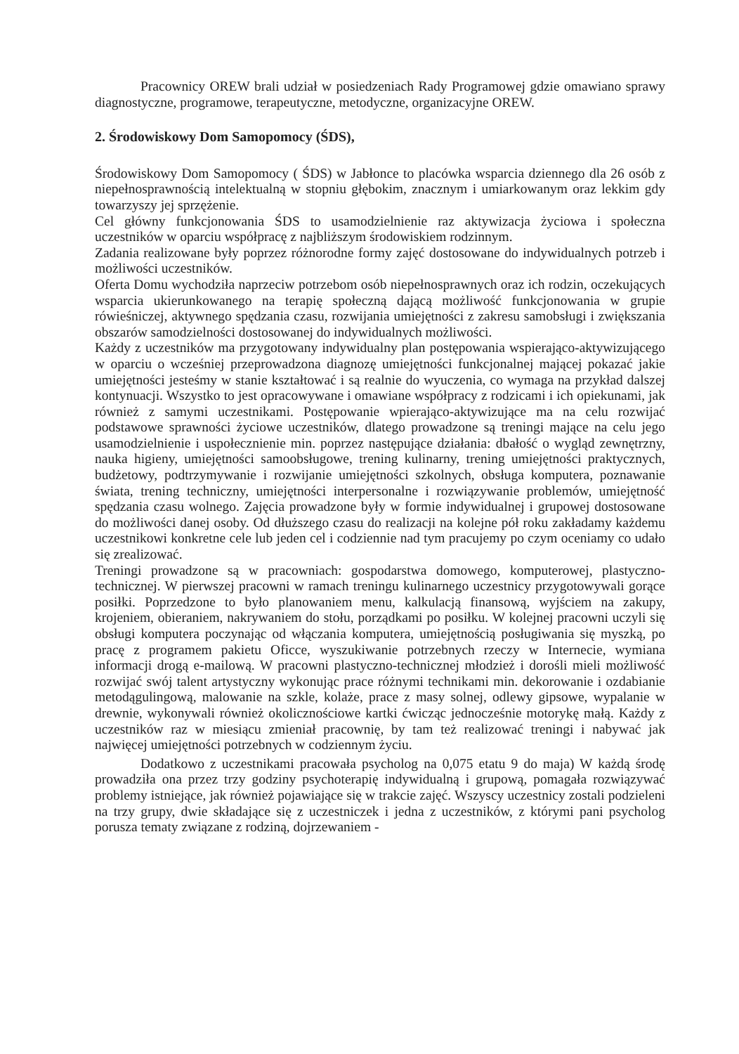Pracownicy OREW brali udział w posiedzeniach Rady Programowej gdzie omawiano sprawy diagnostyczne, programowe, terapeutyczne, metodyczne, organizacyjne OREW.
2. Środowiskowy Dom Samopomocy (ŚDS),
Środowiskowy Dom Samopomocy ( ŚDS) w Jabłonce to placówka wsparcia dziennego dla 26 osób z niepełnosprawnością intelektualną w stopniu głębokim, znacznym i umiarkowanym oraz lekkim gdy towarzyszy jej sprzężenie.
Cel główny funkcjonowania ŚDS to usamodzielnienie raz aktywizacja życiowa i społeczna uczestników w oparciu współpracę z najbliższym środowiskiem rodzinnym.
Zadania realizowane były poprzez różnorodne formy zajęć dostosowane do indywidualnych potrzeb i możliwości uczestników.
Oferta Domu wychodziła naprzeciw potrzebom osób niepełnosprawnych oraz ich rodzin, oczekujących wsparcia ukierunkowanego na terapię społeczną dającą możliwość funkcjonowania w grupie rówieśniczej, aktywnego spędzania czasu, rozwijania umiejętności z zakresu samobsługi i zwiększania obszarów samodzielności dostosowanej do indywidualnych możliwości.
Każdy z uczestników ma przygotowany indywidualny plan postępowania wspierająco-aktywizującego w oparciu o wcześniej przeprowadzona diagnozę umiejętności funkcjonalnej mającej pokazać jakie umiejętności jesteśmy w stanie kształtować i są realnie do wyuczenia, co wymaga na przykład dalszej kontynuacji. Wszystko to jest opracowywane i omawiane współpracy z rodzicami i ich opiekunami, jak również z samymi uczestnikami. Postępowanie wpierająco-aktywizujące ma na celu rozwijać podstawowe sprawności życiowe uczestników, dlatego prowadzone są treningi mające na celu jego usamodzielnienie i uspołecznienie min. poprzez następujące działania: dbałość o wygląd zewnętrzny, nauka higieny, umiejętności samoobsługowe, trening kulinarny, trening umiejętności praktycznych, budżetowy, podtrzymywanie i rozwijanie umiejętności szkolnych, obsługa komputera, poznawanie świata, trening techniczny, umiejętności interpersonalne i rozwiązywanie problemów, umiejętność spędzania czasu wolnego. Zajęcia prowadzone były w formie indywidualnej i grupowej dostosowane do możliwości danej osoby. Od dłuższego czasu do realizacji na kolejne pół roku zakładamy każdemu uczestnikowi konkretne cele lub jeden cel i codziennie nad tym pracujemy po czym oceniamy co udało się zrealizować.
Treningi prowadzone są w pracowniach: gospodarstwa domowego, komputerowej, plastyczno- technicznej. W pierwszej pracowni w ramach treningu kulinarnego uczestnicy przygotowywali gorące posiłki. Poprzedzone to było planowaniem menu, kalkulacją finansową, wyjściem na zakupy, krojeniem, obieraniem, nakrywaniem do stołu, porządkami po posiłku. W kolejnej pracowni uczyli się obsługi komputera poczynając od włączania komputera, umiejętnością posługiwania się myszką, po pracę z programem pakietu Oficce, wyszukiwanie potrzebnych rzeczy w Internecie, wymiana informacji drogą e-mailową. W pracowni plastyczno-technicznej młodzież i dorośli mieli możliwość rozwijać swój talent artystyczny wykonując prace różnymi technikami min. dekorowanie i ozdabianie metodągulingową, malowanie na szkle, kolaże, prace z masy solnej, odlewy gipsowe, wypalanie w drewnie, wykonywali również okolicznościowe kartki ćwicząc jednocześnie motorykę małą. Każdy z uczestników raz w miesiącu zmieniał pracownię, by tam też realizować treningi i nabywać jak najwięcej umiejętności potrzebnych w codziennym życiu.
Dodatkowo z uczestnikami pracowała psycholog na 0,075 etatu 9 do maja) W każdą środę prowadziła ona przez trzy godziny psychoterapię indywidualną i grupową, pomagała rozwiązywać problemy istniejące, jak również pojawiające się w trakcie zajęć. Wszyscy uczestnicy zostali podzieleni na trzy grupy, dwie składające się z uczestniczek i jedna z uczestników, z którymi pani psycholog porusza tematy związane z rodziną, dojrzewaniem -